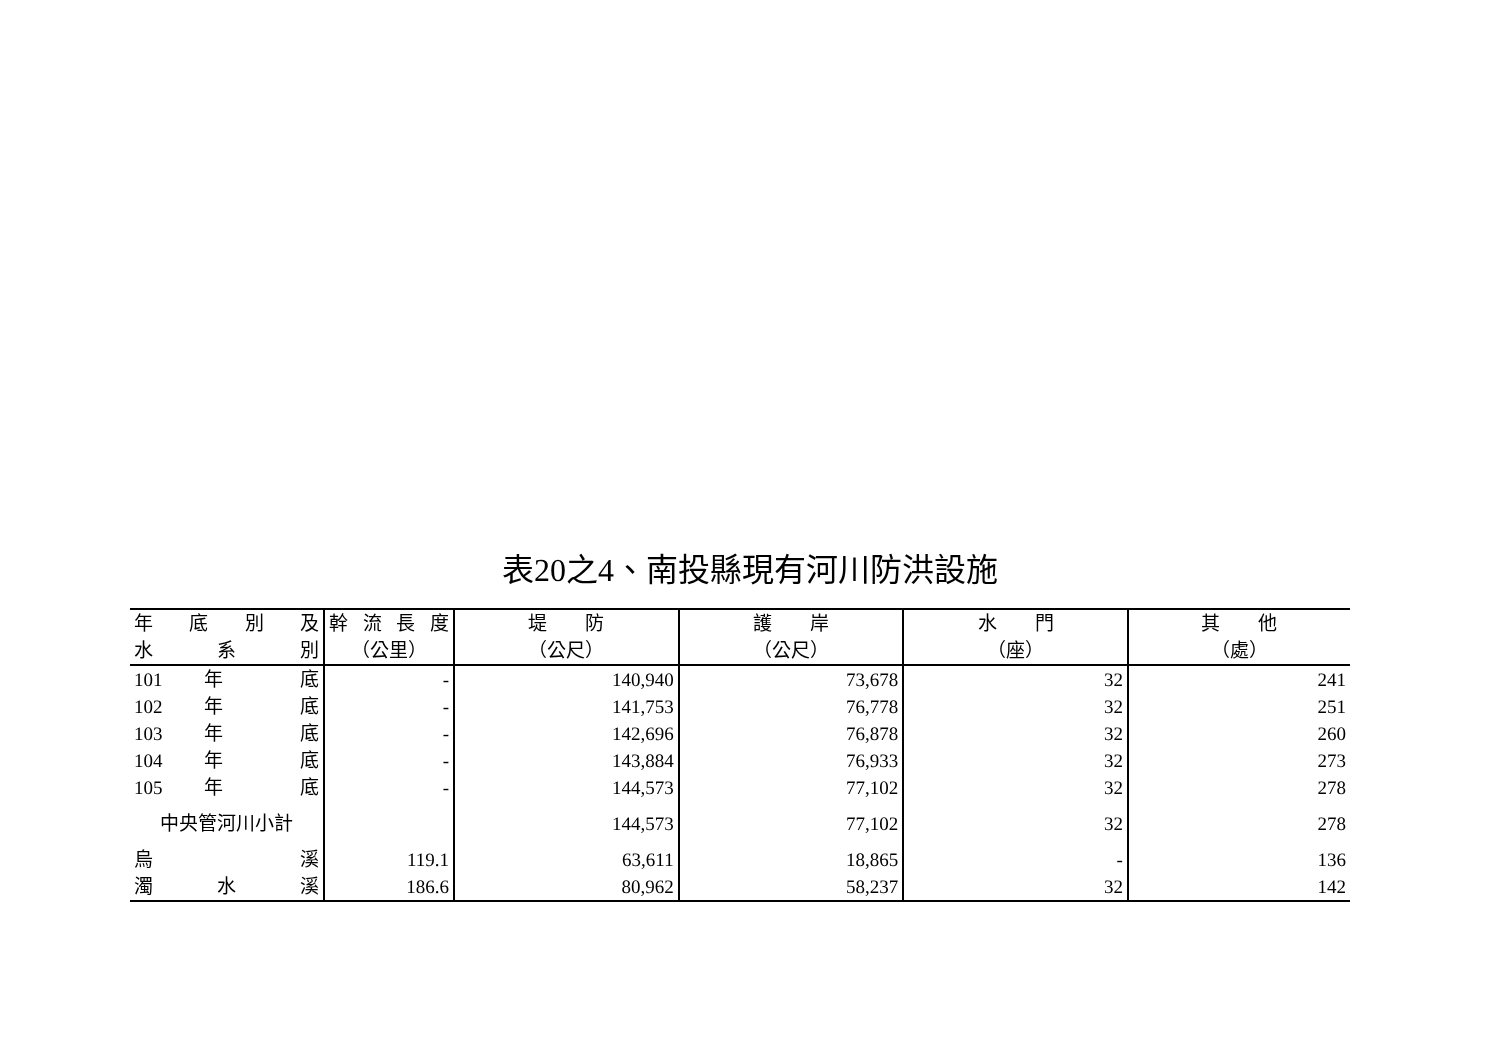表20之4、南投縣現有河川防洪設施
| 年 底 別 及 | 幹 流 長 度 | 堤 防 | 護 岸 | 水 門 | 其 他 |
| --- | --- | --- | --- | --- | --- |
| 水 系 別 | （公里） | （公尺） | （公尺） | （座） | （處） |
| 101 年 底 | - | 140,940 | 73,678 | 32 | 241 |
| 102 年 底 | - | 141,753 | 76,778 | 32 | 251 |
| 103 年 底 | - | 142,696 | 76,878 | 32 | 260 |
| 104 年 底 | - | 143,884 | 76,933 | 32 | 273 |
| 105 年 底 | - | 144,573 | 77,102 | 32 | 278 |
| 中央管河川小計 | | 144,573 | 77,102 | 32 | 278 |
| 烏 溪 | 119.1 | 63,611 | 18,865 | - | 136 |
| 濁 水 溪 | 186.6 | 80,962 | 58,237 | 32 | 142 |